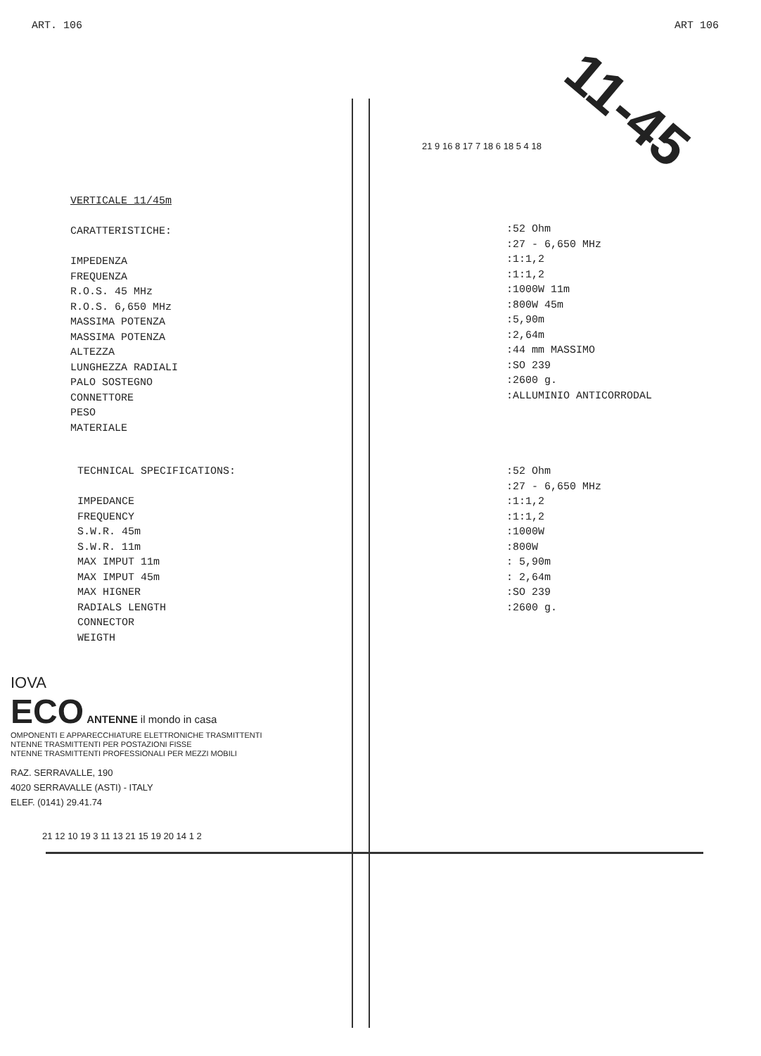ART. 106 ART 106
11-45
VERTICALE 11/45m
CARATTERISTICHE:
IMPEDENZA
FREQUENZA
R.O.S. 45 MHz
R.O.S. 6,650 MHz
MASSIMA POTENZA
MASSIMA POTENZA
ALTEZZA
LUNGHEZZA RADIALI
PALO SOSTEGNO
CONNETTORE
PESO
MATERIALE
:52 Ohm
:27 - 6,650 MHz
:1:1,2
:1:1,2
:1000W 11m
:800W 45m
:5,90m
:2,64m
:44 mm MASSIMO
:SO 239
:2600 g.
:ALLUMINIO ANTICORRODAL
TECHNICAL SPECIFICATIONS:
IMPEDANCE
FREQUENCY
S.W.R. 45m
S.W.R. 11m
MAX IMPUT 11m
MAX IMPUT 45m
MAX HIGNER
RADIALS LENGTH
CONNECTOR
WEIGTH
:52 Ohm
:27 - 6,650 MHz
:1:1,2
:1:1,2
:1000W
:800W
: 5,90m
: 2,64m
:SO 239
:2600 g.
IOVA
ECO ANTENNE il mondo in casa
OMPONENTI E APPARECCHIATURE ELETTRONICHE TRASMITTENTI
NTENNE TRASMITTENTI PER POSTAZIONI FISSE
NTENNE TRASMITTENTI PROFESSIONALI PER MEZZI MOBILI
RAZ. SERRAVALLE, 190
4020 SERRAVALLE (ASTI) - ITALY
ELEF. (0141) 29.41.74
21 12 10 19 3 11 13 21 15 19 20 14 1 2
21 9 16 8 17 7 18 6 18 5 4 18